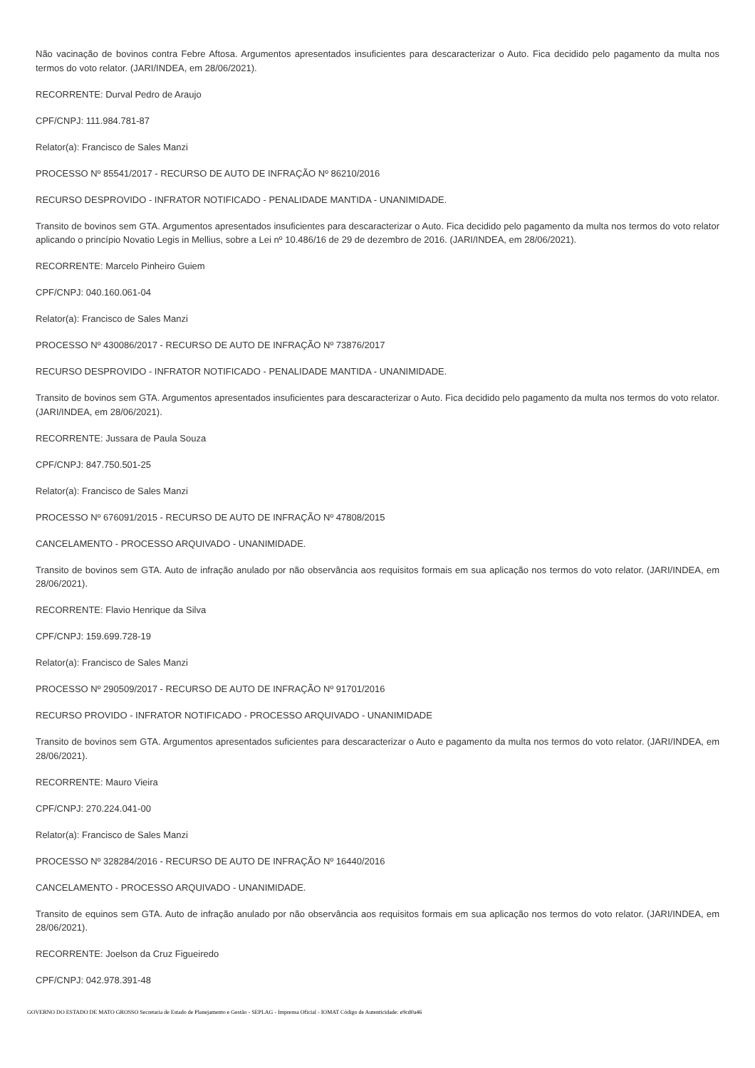Não vacinação de bovinos contra Febre Aftosa. Argumentos apresentados insuficientes para descaracterizar o Auto. Fica decidido pelo pagamento da multa nos termos do voto relator. (JARI/INDEA, em 28/06/2021).
RECORRENTE: Durval Pedro de Araujo
CPF/CNPJ: 111.984.781-87
Relator(a): Francisco de Sales Manzi
PROCESSO Nº 85541/2017 - RECURSO DE AUTO DE INFRAÇÃO Nº 86210/2016
RECURSO DESPROVIDO - INFRATOR NOTIFICADO - PENALIDADE MANTIDA - UNANIMIDADE.
Transito de bovinos sem GTA. Argumentos apresentados insuficientes para descaracterizar o Auto. Fica decidido pelo pagamento da multa nos termos do voto relator aplicando o princípio Novatio Legis in Mellius, sobre a Lei nº 10.486/16 de 29 de dezembro de 2016. (JARI/INDEA, em 28/06/2021).
RECORRENTE: Marcelo Pinheiro Guiem
CPF/CNPJ: 040.160.061-04
Relator(a): Francisco de Sales Manzi
PROCESSO Nº 430086/2017 - RECURSO DE AUTO DE INFRAÇÃO Nº 73876/2017
RECURSO DESPROVIDO - INFRATOR NOTIFICADO - PENALIDADE MANTIDA - UNANIMIDADE.
Transito de bovinos sem GTA. Argumentos apresentados insuficientes para descaracterizar o Auto. Fica decidido pelo pagamento da multa nos termos do voto relator. (JARI/INDEA, em 28/06/2021).
RECORRENTE: Jussara de Paula Souza
CPF/CNPJ: 847.750.501-25
Relator(a): Francisco de Sales Manzi
PROCESSO Nº 676091/2015 - RECURSO DE AUTO DE INFRAÇÃO Nº 47808/2015
CANCELAMENTO - PROCESSO ARQUIVADO - UNANIMIDADE.
Transito de bovinos sem GTA. Auto de infração anulado por não observância aos requisitos formais em sua aplicação nos termos do voto relator. (JARI/INDEA, em 28/06/2021).
RECORRENTE: Flavio Henrique da Silva
CPF/CNPJ: 159.699.728-19
Relator(a): Francisco de Sales Manzi
PROCESSO Nº 290509/2017 - RECURSO DE AUTO DE INFRAÇÃO Nº 91701/2016
RECURSO PROVIDO - INFRATOR NOTIFICADO - PROCESSO ARQUIVADO - UNANIMIDADE
Transito de bovinos sem GTA. Argumentos apresentados suficientes para descaracterizar o Auto e pagamento da multa nos termos do voto relator. (JARI/INDEA, em 28/06/2021).
RECORRENTE: Mauro Vieira
CPF/CNPJ: 270.224.041-00
Relator(a): Francisco de Sales Manzi
PROCESSO Nº 328284/2016 - RECURSO DE AUTO DE INFRAÇÃO Nº 16440/2016
CANCELAMENTO - PROCESSO ARQUIVADO - UNANIMIDADE.
Transito de equinos sem GTA. Auto de infração anulado por não observância aos requisitos formais em sua aplicação nos termos do voto relator. (JARI/INDEA, em 28/06/2021).
RECORRENTE: Joelson da Cruz Figueiredo
CPF/CNPJ: 042.978.391-48
GOVERNO DO ESTADO DE MATO GROSSO Secretaria de Estado de Planejamento e Gestão - SEPLAG - Imprensa Oficial - IOMAT Código de Autenticidade: e9cd0a46